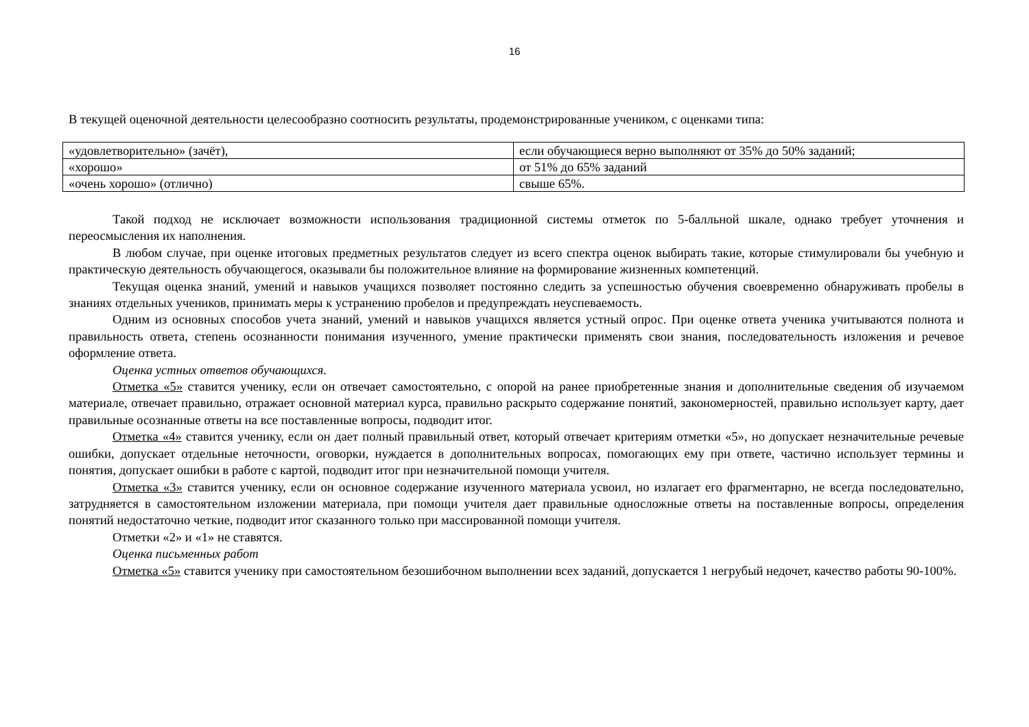16
В текущей оценочной деятельности целесообразно соотносить результаты, продемонстрированные учеником, с оценками типа:
| «удовлетворительно» (зачёт), | если обучающиеся верно выполняют от 35% до 50% заданий; |
| «хорошо» | от 51% до 65% заданий |
| «очень хорошо» (отлично) | свыше 65%. |
Такой подход не исключает возможности использования традиционной системы отметок по 5-балльной шкале, однако требует уточнения и переосмысления их наполнения.
В любом случае, при оценке итоговых предметных результатов следует из всего спектра оценок выбирать такие, которые стимулировали бы учебную и практическую деятельность обучающегося, оказывали бы положительное влияние на формирование жизненных компетенций.
Текущая оценка знаний, умений и навыков учащихся позволяет постоянно следить за успешностью обучения своевременно обнаруживать пробелы в знаниях отдельных учеников, принимать меры к устранению пробелов и предупреждать неуспеваемость.
Одним из основных способов учета знаний, умений и навыков учащихся является устный опрос. При оценке ответа ученика учитываются полнота и правильность ответа, степень осознанности понимания изученного, умение практически применять свои знания, последовательность изложения и речевое оформление ответа.
Оценка устных ответов обучающихся.
Отметка «5» ставится ученику, если он отвечает самостоятельно, с опорой на ранее приобретенные знания и дополнительные сведения об изучаемом материале, отвечает правильно, отражает основной материал курса, правильно раскрыто содержание понятий, закономерностей, правильно использует карту, дает правильные осознанные ответы на все поставленные вопросы, подводит итог.
Отметка «4» ставится ученику, если он дает полный правильный ответ, который отвечает критериям отметки «5», но допускает незначительные речевые ошибки, допускает отдельные неточности, оговорки, нуждается в дополнительных вопросах, помогающих ему при ответе, частично использует термины и понятия, допускает ошибки в работе с картой, подводит итог при незначительной помощи учителя.
Отметка «3» ставится ученику, если он основное содержание изученного материала усвоил, но излагает его фрагментарно, не всегда последовательно, затрудняется в самостоятельном изложении материала, при помощи учителя дает правильные односложные ответы на поставленные вопросы, определения понятий недостаточно четкие, подводит итог сказанного только при массированной помощи учителя.
Отметки «2» и «1» не ставятся.
Оценка письменных работ
Отметка «5» ставится ученику при самостоятельном безошибочном выполнении всех заданий, допускается 1 негрубый недочет, качество работы 90-100%.